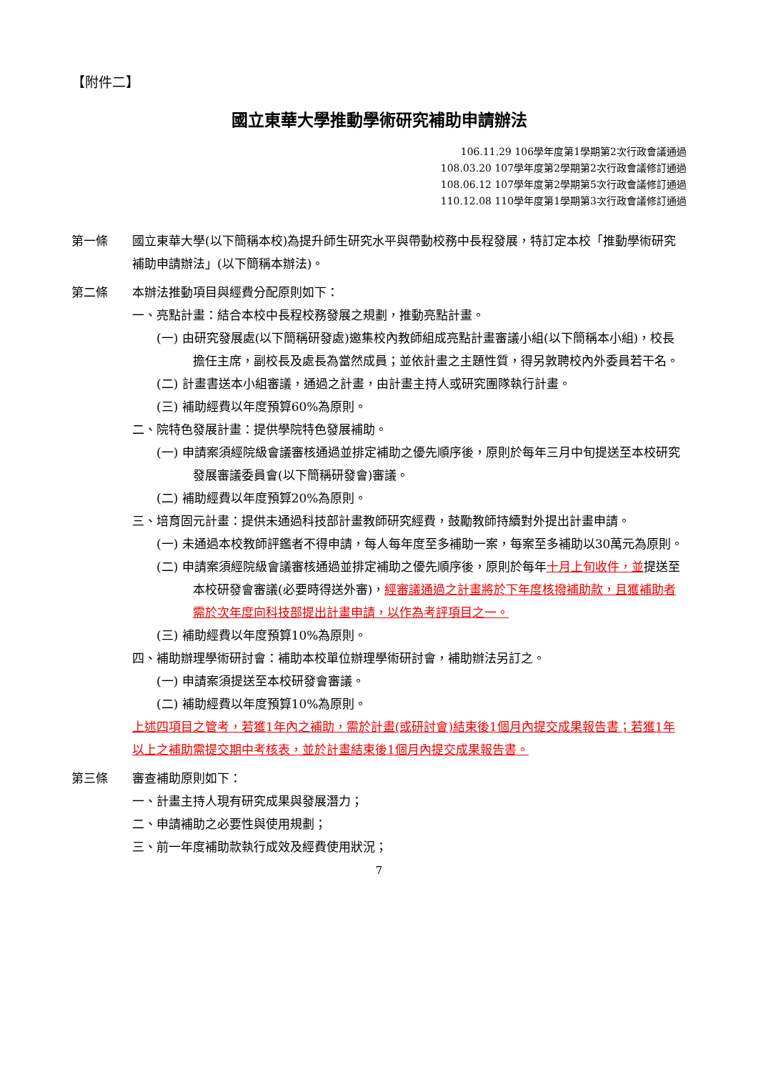【附件二】
國立東華大學推動學術研究補助申請辦法
106.11.29 106學年度第1學期第2次行政會議通過
108.03.20 107學年度第2學期第2次行政會議修訂通過
108.06.12 107學年度第2學期第5次行政會議修訂通過
110.12.08 110學年度第1學期第3次行政會議修訂通過
第一條 國立東華大學(以下簡稱本校)為提升師生研究水平與帶動校務中長程發展，特訂定本校「推動學術研究補助申請辦法」(以下簡稱本辦法)。
第二條 本辦法推動項目與經費分配原則如下：
一、亮點計畫：結合本校中長程校務發展之規劃，推動亮點計畫。
(一) 由研究發展處(以下簡稱研發處)邀集校內教師組成亮點計畫審議小組(以下簡稱本小組)，校長擔任主席，副校長及處長為當然成員；並依計畫之主題性質，得另敦聘校內外委員若干名。
(二) 計畫書送本小組審議，通過之計畫，由計畫主持人或研究團隊執行計畫。
(三) 補助經費以年度預算60%為原則。
二、院特色發展計畫：提供學院特色發展補助。
(一) 申請案須經院級會議審核通過並排定補助之優先順序後，原則於每年三月中旬提送至本校研究發展審議委員會(以下簡稱研發會)審議。
(二) 補助經費以年度預算20%為原則。
三、培育固元計畫：提供未通過科技部計畫教師研究經費，鼓勵教師持續對外提出計畫申請。
(一) 未通過本校教師評鑑者不得申請，每人每年度至多補助一案，每案至多補助以30萬元為原則。
(二) 申請案須經院級會議審核通過並排定補助之優先順序後，原則於每年十月上旬收件，並提送至本校研發會審議(必要時得送外審)，經審議通過之計畫將於下年度核撥補助款，且獲補助者需於次年度向科技部提出計畫申請，以作為考評項目之一。
(三) 補助經費以年度預算10%為原則。
四、補助辦理學術研討會：補助本校單位辦理學術研討會，補助辦法另訂之。
(一) 申請案須提送至本校研發會審議。
(二) 補助經費以年度預算10%為原則。
上述四項目之管考，若獲1年內之補助，需於計畫(或研討會)結束後1個月內提交成果報告書；若獲1年以上之補助需提交期中考核表，並於計畫結束後1個月內提交成果報告書。
第三條 審查補助原則如下：
一、計畫主持人現有研究成果與發展潛力；
二、申請補助之必要性與使用規劃；
三、前一年度補助款執行成效及經費使用狀況；
7